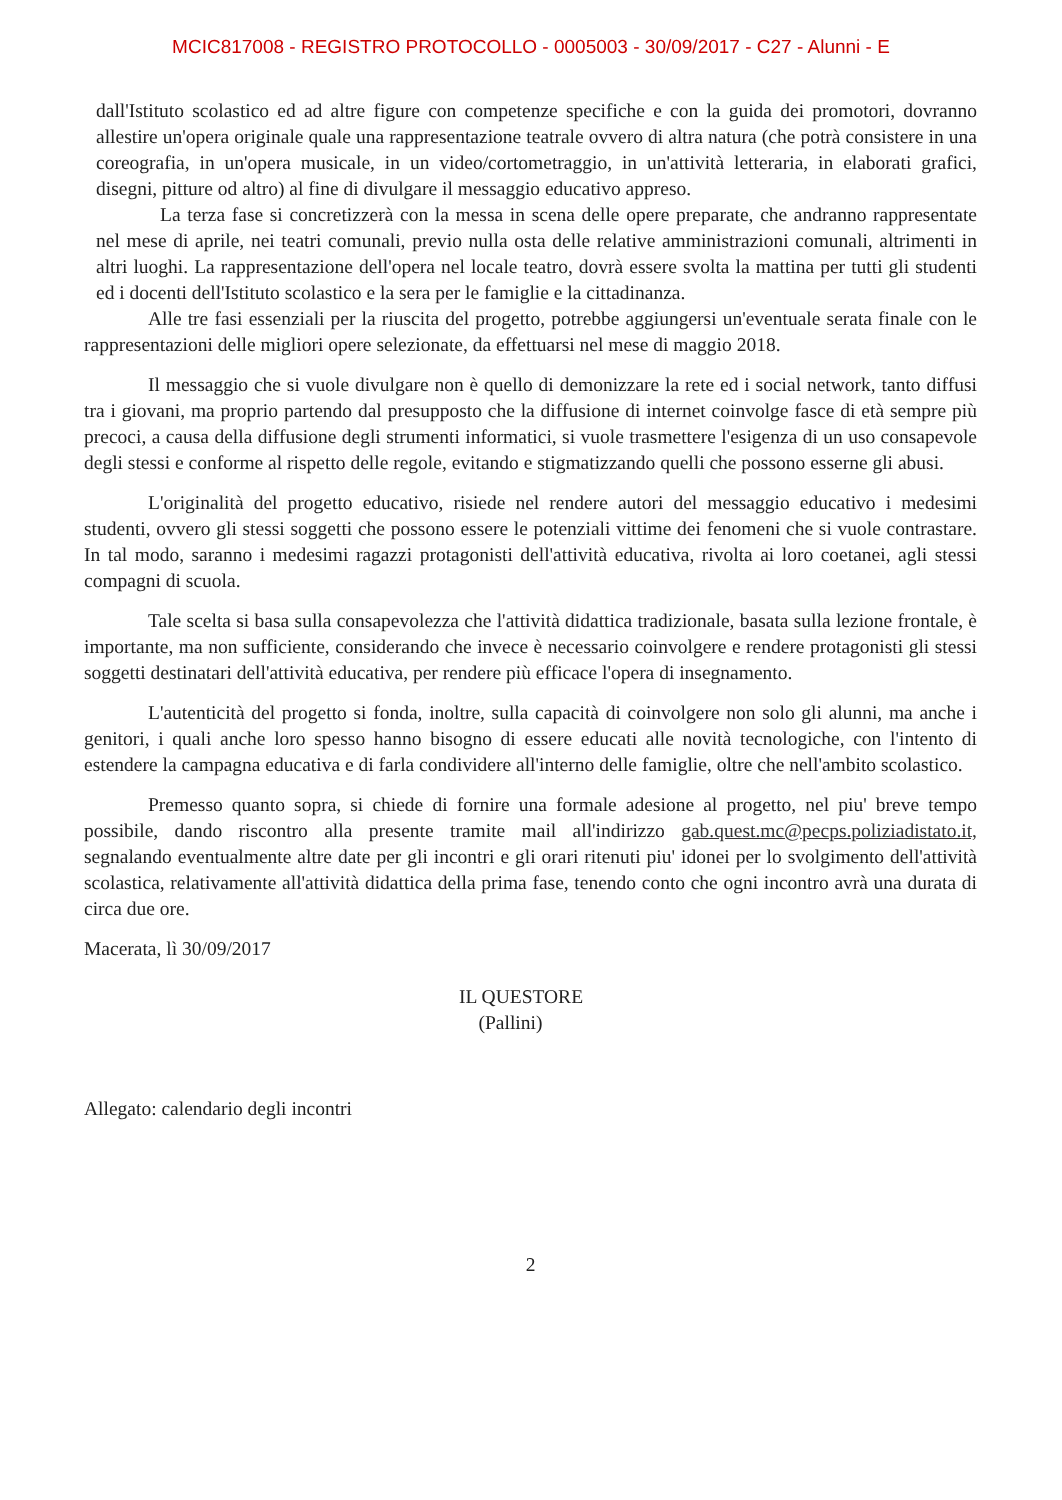MCIC817008 - REGISTRO PROTOCOLLO - 0005003 - 30/09/2017 - C27 - Alunni - E
dall'Istituto scolastico ed ad altre figure con competenze specifiche e con la guida dei promotori, dovranno allestire un'opera originale quale una rappresentazione teatrale ovvero di altra natura (che potrà consistere in una coreografia, in un'opera musicale, in un video/cortometraggio, in un'attività letteraria, in elaborati grafici, disegni, pitture od altro) al fine di divulgare il messaggio educativo appreso.
La terza fase si concretizzerà con la messa in scena delle opere preparate, che andranno rappresentate nel mese di aprile, nei teatri comunali, previo nulla osta delle relative amministrazioni comunali, altrimenti in altri luoghi. La rappresentazione dell'opera nel locale teatro, dovrà essere svolta la mattina per tutti gli studenti ed i docenti dell'Istituto scolastico e la sera per le famiglie e la cittadinanza.
Alle tre fasi essenziali per la riuscita del progetto, potrebbe aggiungersi un'eventuale serata finale con le rappresentazioni delle migliori opere selezionate, da effettuarsi nel mese di maggio 2018.
Il messaggio che si vuole divulgare non è quello di demonizzare la rete ed i social network, tanto diffusi tra i giovani, ma proprio partendo dal presupposto che la diffusione di internet coinvolge fasce di età sempre più precoci, a causa della diffusione degli strumenti informatici, si vuole trasmettere l'esigenza di un uso consapevole degli stessi e conforme al rispetto delle regole, evitando e stigmatizzando quelli che possono esserne gli abusi.
L'originalità del progetto educativo, risiede nel rendere autori del messaggio educativo i medesimi studenti, ovvero gli stessi soggetti che possono essere le potenziali vittime dei fenomeni che si vuole contrastare. In tal modo, saranno i medesimi ragazzi protagonisti dell'attività educativa, rivolta ai loro coetanei, agli stessi compagni di scuola.
Tale scelta si basa sulla consapevolezza che l'attività didattica tradizionale, basata sulla lezione frontale, è importante, ma non sufficiente, considerando che invece è necessario coinvolgere e rendere protagonisti gli stessi soggetti destinatari dell'attività educativa, per rendere più efficace l'opera di insegnamento.
L'autenticità del progetto si fonda, inoltre, sulla capacità di coinvolgere non solo gli alunni, ma anche i genitori, i quali anche loro spesso hanno bisogno di essere educati alle novità tecnologiche, con l'intento di estendere la campagna educativa e di farla condividere all'interno delle famiglie, oltre che nell'ambito scolastico.
Premesso quanto sopra, si chiede di fornire una formale adesione al progetto, nel piu' breve tempo possibile, dando riscontro alla presente tramite mail all'indirizzo gab.quest.mc@pecps.poliziadistato.it, segnalando eventualmente altre date per gli incontri e gli orari ritenuti piu' idonei per lo svolgimento dell'attività scolastica, relativamente all'attività didattica della prima fase, tenendo conto che ogni incontro avrà una durata di circa due ore.
Macerata, lì 30/09/2017
IL QUESTORE
(Pallini)
Allegato: calendario degli incontri
2